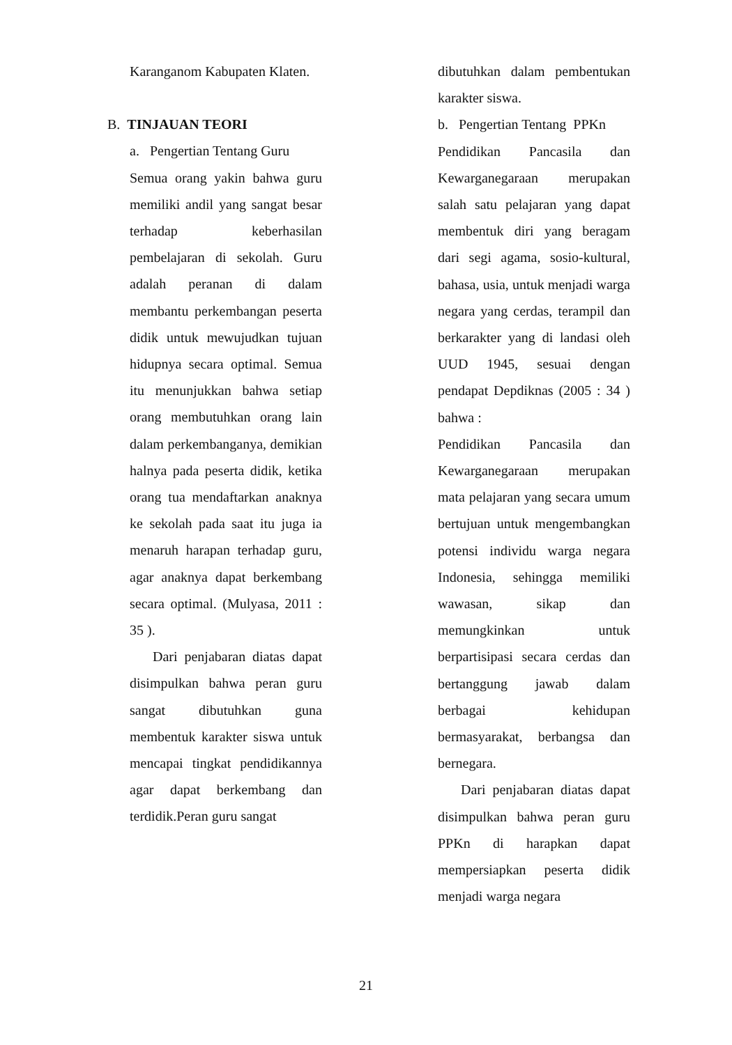Karanganom Kabupaten Klaten.
B. TINJAUAN TEORI
a. Pengertian Tentang Guru
Semua orang yakin bahwa guru memiliki andil yang sangat besar terhadap keberhasilan pembelajaran di sekolah. Guru adalah peranan di dalam membantu perkembangan peserta didik untuk mewujudkan tujuan hidupnya secara optimal. Semua itu menunjukkan bahwa setiap orang membutuhkan orang lain dalam perkembanganya, demikian halnya pada peserta didik, ketika orang tua mendaftarkan anaknya ke sekolah pada saat itu juga ia menaruh harapan terhadap guru, agar anaknya dapat berkembang secara optimal. (Mulyasa, 2011 : 35 ).
Dari penjabaran diatas dapat disimpulkan bahwa peran guru sangat dibutuhkan guna membentuk karakter siswa untuk mencapai tingkat pendidikannya agar dapat berkembang dan terdidik.Peran guru sangat
dibutuhkan dalam pembentukan karakter siswa.
b. Pengertian Tentang PPKn
Pendidikan Pancasila dan Kewarganegaraan merupakan salah satu pelajaran yang dapat membentuk diri yang beragam dari segi agama, sosio-kultural, bahasa, usia, untuk menjadi warga negara yang cerdas, terampil dan berkarakter yang di landasi oleh UUD 1945, sesuai dengan pendapat Depdiknas (2005 : 34 ) bahwa :
Pendidikan Pancasila dan Kewarganegaraan merupakan mata pelajaran yang secara umum bertujuan untuk mengembangkan potensi individu warga negara Indonesia, sehingga memiliki wawasan, sikap dan memungkinkan untuk berpartisipasi secara cerdas dan bertanggung jawab dalam berbagai kehidupan bermasyarakat, berbangsa dan bernegara.
Dari penjabaran diatas dapat disimpulkan bahwa peran guru PPKn di harapkan dapat mempersiapkan peserta didik menjadi warga negara
21